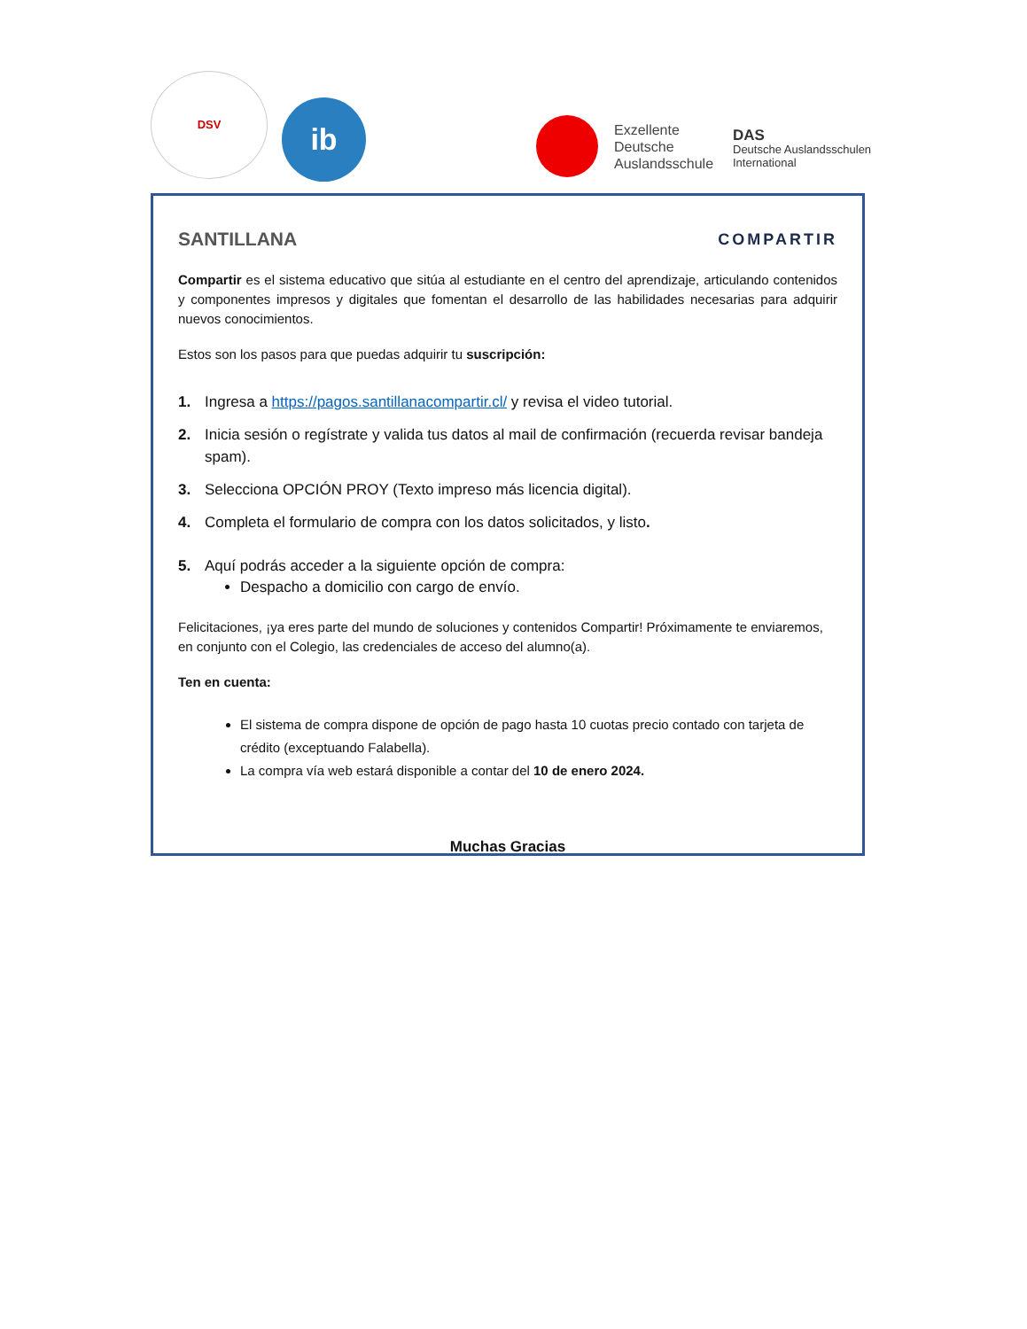DSV
ib
Exzellente
Deutsche
Auslandsschule
DAS
Deutsche Auslandsschulen
International
SANTILLANA COMPARTIR
Compartir es el sistema educativo que sitúa al estudiante en el centro del aprendizaje, articulando contenidos y componentes impresos y digitales que fomentan el desarrollo de las habilidades necesarias para adquirir nuevos conocimientos.
Estos son los pasos para que puedas adquirir tu suscripción:
1. Ingresa a https://pagos.santillanacompartir.cl/ y revisa el video tutorial.
2. Inicia sesión o regístrate y valida tus datos al mail de confirmación (recuerda revisar bandeja spam).
3. Selecciona OPCIÓN PROY (Texto impreso más licencia digital).
4. Completa el formulario de compra con los datos solicitados, y listo.
5. Aquí podrás acceder a la siguiente opción de compra:
Despacho a domicilio con cargo de envío.
Felicitaciones, ¡ya eres parte del mundo de soluciones y contenidos Compartir! Próximamente te enviaremos, en conjunto con el Colegio, las credenciales de acceso del alumno(a).
Ten en cuenta:
El sistema de compra dispone de opción de pago hasta 10 cuotas precio contado con tarjeta de crédito (exceptuando Falabella).
La compra vía web estará disponible a contar del 10 de enero 2024.
Muchas Gracias